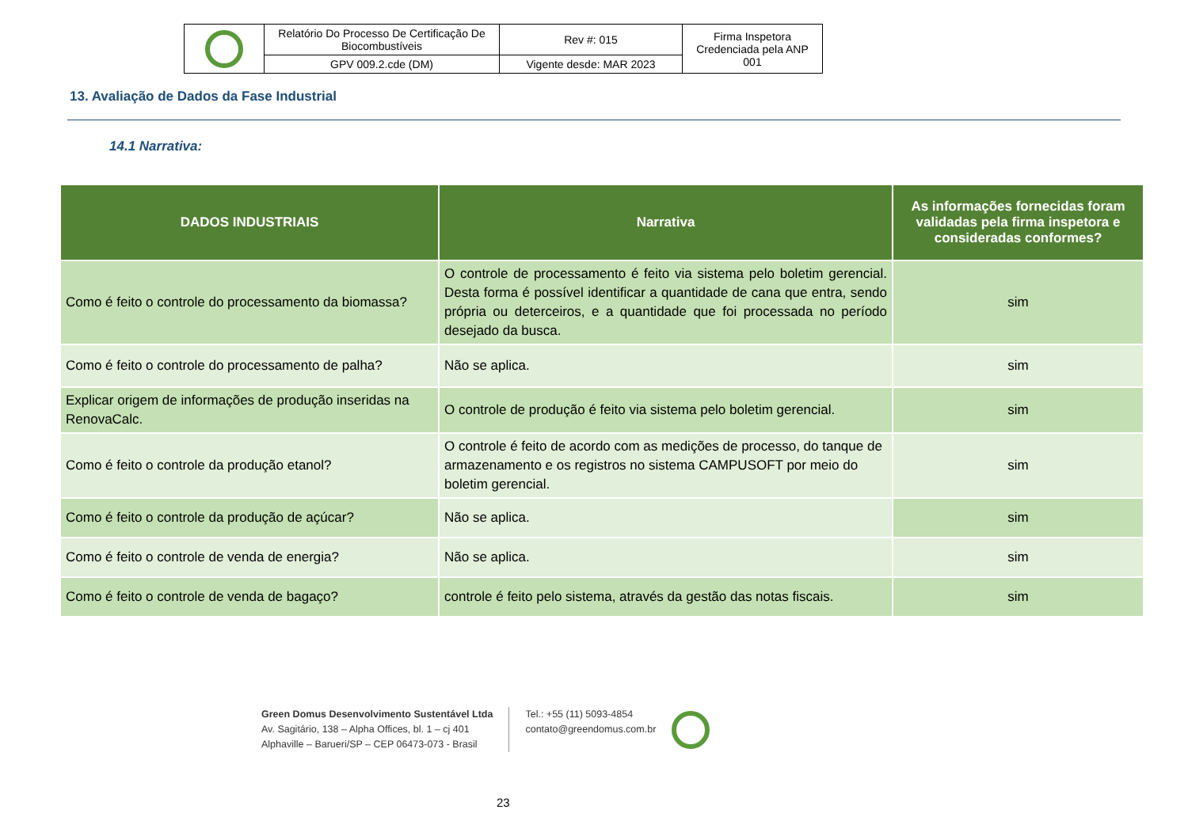| | Relatório Do Processo De Certificação De Biocombustíveis | Rev #: 015 | Firma Inspetora Credenciada pela ANP 001 |
| | GPV 009.2.cde (DM) | Vigente desde: MAR 2023 | |
13. Avaliação de Dados da Fase Industrial
14.1 Narrativa:
| DADOS INDUSTRIAIS | Narrativa | As informações fornecidas foram validadas pela firma inspetora e consideradas conformes? |
| --- | --- | --- |
| Como é feito o controle do processamento da biomassa? | O controle de processamento é feito via sistema pelo boletim gerencial. Desta forma é possível identificar a quantidade de cana que entra, sendo própria ou deterceiros, e a quantidade que foi processada no período desejado da busca. | sim |
| Como é feito o controle do processamento de palha? | Não se aplica. | sim |
| Explicar origem de informações de produção inseridas na RenovaCalc. | O controle de produção é feito via sistema pelo boletim gerencial. | sim |
| Como é feito o controle da produção etanol? | O controle é feito de acordo com as medições de processo, do tanque de armazenamento e os registros no sistema CAMPUSOFT por meio do boletim gerencial. | sim |
| Como é feito o controle da produção de açúcar? | Não se aplica. | sim |
| Como é feito o controle de venda de energia? | Não se aplica. | sim |
| Como é feito o controle de venda de bagaço? | controle é feito pelo sistema, através da gestão das notas fiscais. | sim |
Green Domus Desenvolvimento Sustentável Ltda
Av. Sagitário, 138 – Alpha Offices, bl. 1 – cj 401
Alphaville – Barueri/SP – CEP 06473-073 - Brasil
Tel.: +55 (11) 5093-4854
contato@greendomus.com.br
23